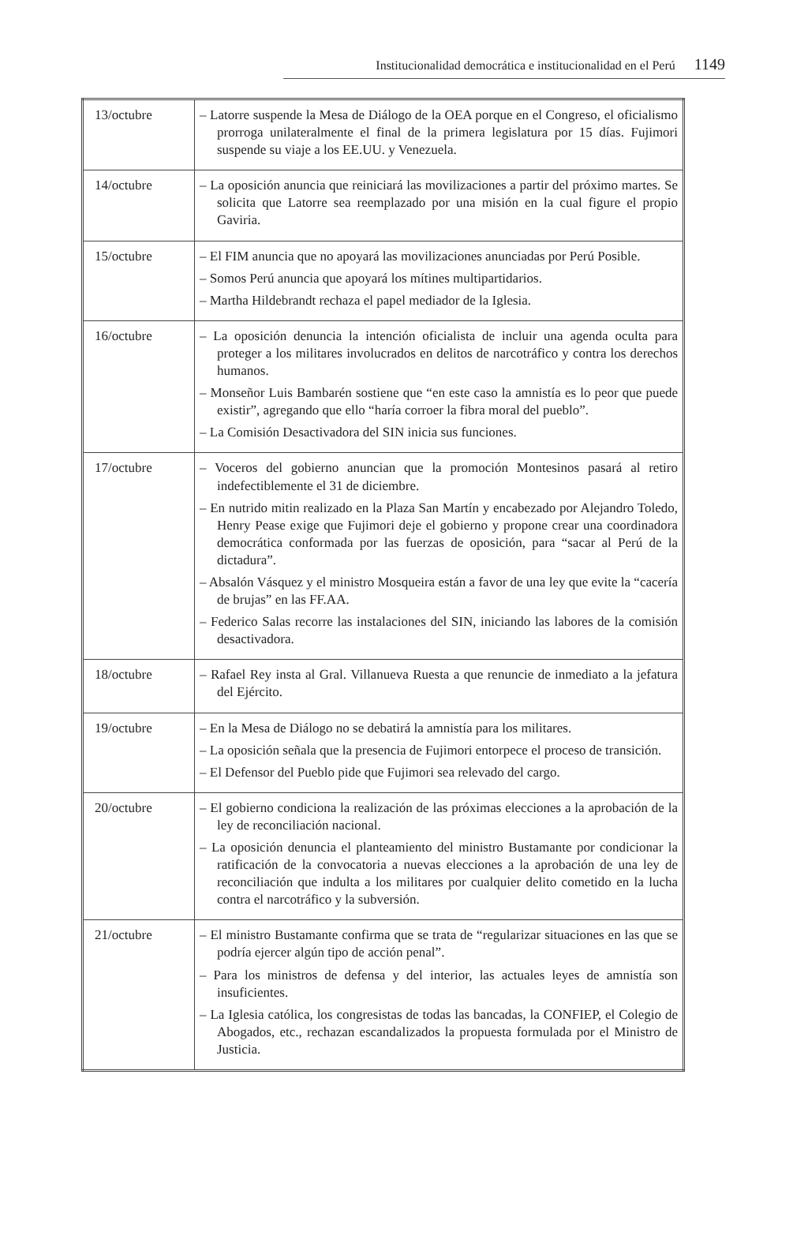Institucionalidad democrática e institucionalidad en el Perú 1149
| 13/octubre | – Latorre suspende la Mesa de Diálogo de la OEA porque en el Congreso, el oficialismo prorroga unilateralmente el final de la primera legislatura por 15 días. Fujimori suspende su viaje a los EE.UU. y Venezuela. |
| 14/octubre | – La oposición anuncia que reiniciará las movilizaciones a partir del próximo martes. Se solicita que Latorre sea reemplazado por una misión en la cual figure el propio Gaviria. |
| 15/octubre | – El FIM anuncia que no apoyará las movilizaciones anunciadas por Perú Posible. – Somos Perú anuncia que apoyará los mítines multipartidarios. – Martha Hildebrandt rechaza el papel mediador de la Iglesia. |
| 16/octubre | – La oposición denuncia la intención oficialista de incluir una agenda oculta para proteger a los militares involucrados en delitos de narcotráfico y contra los derechos humanos. – Monseñor Luis Bambarén sostiene que “en este caso la amnistía es lo peor que puede existir”, agregando que ello “haría corroer la fibra moral del pueblo”. – La Comisión Desactivadora del SIN inicia sus funciones. |
| 17/octubre | – Voceros del gobierno anuncian que la promoción Montesinos pasará al retiro indefectiblemente el 31 de diciembre. – En nutrido mitin realizado en la Plaza San Martín y encabezado por Alejandro Toledo, Henry Pease exige que Fujimori deje el gobierno y propone crear una coordinadora democrática conformada por las fuerzas de oposición, para “sacar al Perú de la dictadura”. – Absalón Vásquez y el ministro Mosqueira están a favor de una ley que evite la “cacería de brujas” en las FF.AA. – Federico Salas recorre las instalaciones del SIN, iniciando las labores de la comisión desactivadora. |
| 18/octubre | – Rafael Rey insta al Gral. Villanueva Ruesta a que renuncie de inmediato a la jefatura del Ejército. |
| 19/octubre | – En la Mesa de Diálogo no se debatirá la amnistía para los militares. – La oposición señala que la presencia de Fujimori entorpece el proceso de transición. – El Defensor del Pueblo pide que Fujimori sea relevado del cargo. |
| 20/octubre | – El gobierno condiciona la realización de las próximas elecciones a la aprobación de la ley de reconciliación nacional. – La oposición denuncia el planteamiento del ministro Bustamante por condicionar la ratificación de la convocatoria a nuevas elecciones a la aprobación de una ley de reconciliación que indulta a los militares por cualquier delito cometido en la lucha contra el narcotráfico y la subversión. |
| 21/octubre | – El ministro Bustamante confirma que se trata de “regularizar situaciones en las que se podría ejercer algún tipo de acción penal”. – Para los ministros de defensa y del interior, las actuales leyes de amnistía son insuficientes. – La Iglesia católica, los congresistas de todas las bancadas, la CONFIEP, el Colegio de Abogados, etc., rechazan escandalizados la propuesta formulada por el Ministro de Justicia. |